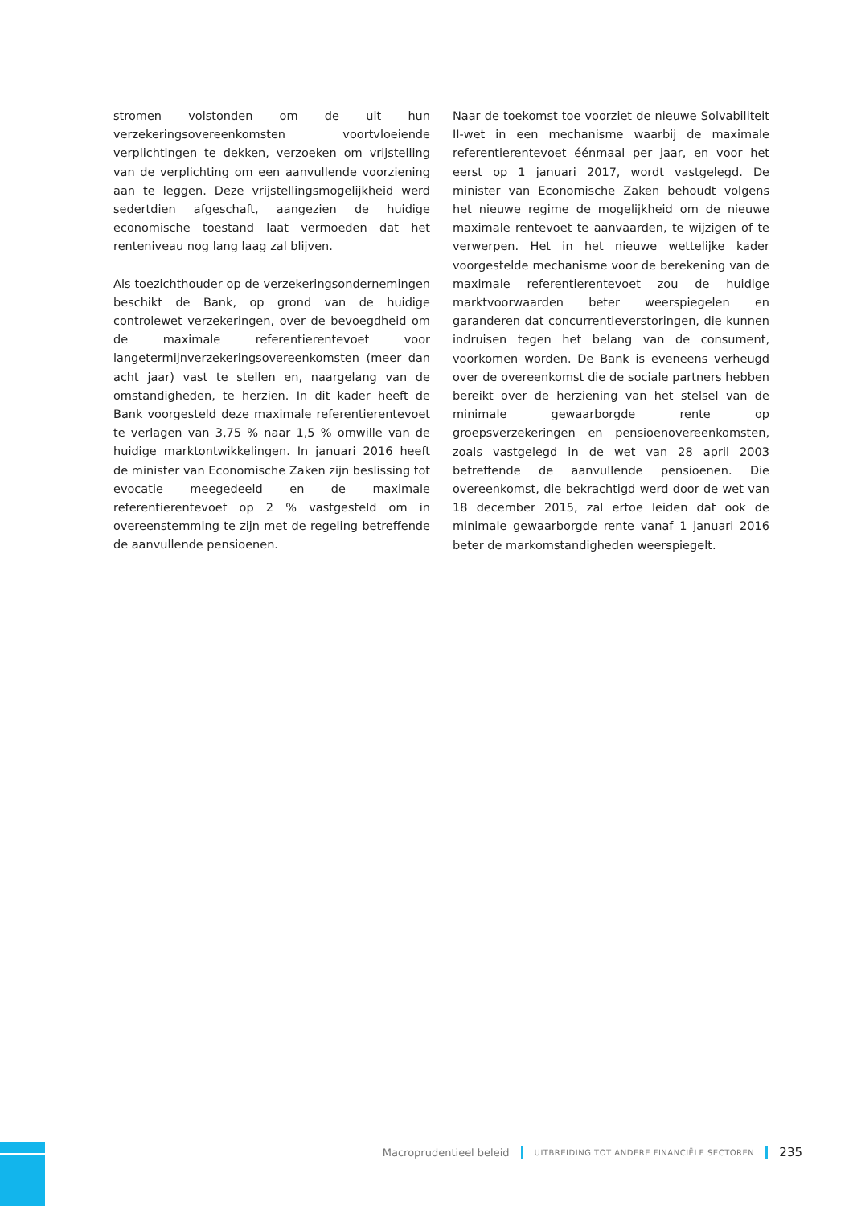stromen volstonden om de uit hun verzekeringsovereenkomsten voortvloeiende verplichtingen te dekken, verzoeken om vrijstelling van de verplichting om een aanvullende voorziening aan te leggen. Deze vrijstellingsmogelijkheid werd sedertdien afgeschaft, aangezien de huidige economische toestand laat vermoeden dat het renteniveau nog lang laag zal blijven.
Als toezichthouder op de verzekeringsondernemingen beschikt de Bank, op grond van de huidige controlewet verzekeringen, over de bevoegdheid om de maximale referentierentevoet voor langetermijnverzekeringsovereenkomsten (meer dan acht jaar) vast te stellen en, naargelang van de omstandigheden, te herzien. In dit kader heeft de Bank voorgesteld deze maximale referentierentevoet te verlagen van 3,75 % naar 1,5 % omwille van de huidige marktontwikkelingen. In januari 2016 heeft de minister van Economische Zaken zijn beslissing tot evocatie meegedeeld en de maximale referentierentevoet op 2 % vastgesteld om in overeenstemming te zijn met de regeling betreffende de aanvullende pensioenen.
Naar de toekomst toe voorziet de nieuwe Solvabiliteit II-wet in een mechanisme waarbij de maximale referentierentevoet éénmaal per jaar, en voor het eerst op 1 januari 2017, wordt vastgelegd. De minister van Economische Zaken behoudt volgens het nieuwe regime de mogelijkheid om de nieuwe maximale rentevoet te aanvaarden, te wijzigen of te verwerpen. Het in het nieuwe wettelijke kader voorgestelde mechanisme voor de berekening van de maximale referentierentevoet zou de huidige marktvoorwaarden beter weerspiegelen en garanderen dat concurrentieverstoringen, die kunnen indruisen tegen het belang van de consument, voorkomen worden. De Bank is eveneens verheugd over de overeenkomst die de sociale partners hebben bereikt over de herziening van het stelsel van de minimale gewaarborgde rente op groepsverzekeringen en pensioenovereenkomsten, zoals vastgelegd in de wet van 28 april 2003 betreffende de aanvullende pensioenen. Die overeenkomst, die bekrachtigd werd door de wet van 18 december 2015, zal ertoe leiden dat ook de minimale gewaarborgde rente vanaf 1 januari 2016 beter de markomstandigheden weerspiegelt.
Macroprudentieel beleid UITBREIDING TOT ANDERE FINANCIËLE SECTOREN 235